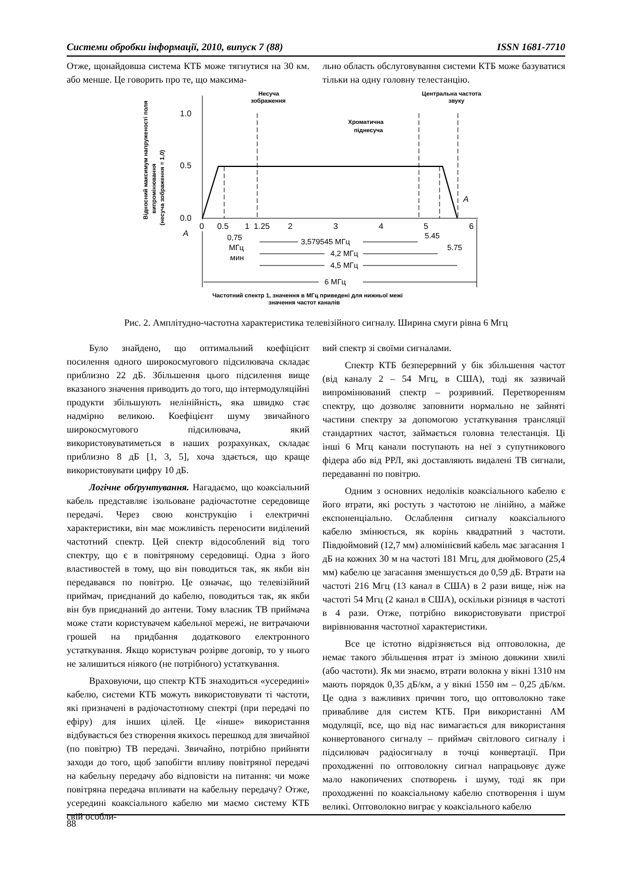Системи обробки інформації, 2010, випуск 7 (88) ISSN 1681-7710
Отже, щонайдовша система КТБ може тягнутися на 30 км. або менше. Це говорить про те, що максима-
льно область обслуговування системи КТБ може базуватися тільки на одну головну телестанцію.
Відносний максимум напруженості поля
випромінювання
(несуча зображення = 1,0)
1.0
0.5
0.0
Несуча
зображення
Центральна частота
звуку
Хроматична
піднесуча
0
0.5
1
1.25
2
3
4
5
6
A
A
0,75
МГц
мин
3,579545 МГц
5.45
5.75
4,2 МГц
4,5 МГц
6 МГц
Частотний спектр 1, значення в МГц приведені для нижньої межі
значення частот каналів
Рис. 2. Амплітудно-частотна характеристика телевізійного сигналу. Ширина смуги рівна 6 Мгц
Було знайдено, що оптимальний коефіцієнт посилення одного широкосмугового підсилювача складає приблизно 22 дБ. Збільшення цього підсилення вище вказаного значення приводить до того, що інтермодуляційні продукти збільшують нелінійність, яка швидко стає надмірно великою. Коефіцієнт шуму звичайного широкосмугового підсилювача, який використовуватиметься в наших розрахунках, складає приблизно 8 дБ [1, 3, 5], хоча здається, що краще використовувати цифру 10 дБ.
Логічне обґрунтування. Нагадаємо, що коаксіальний кабель представляє ізольоване радіочастотне середовище передачі. Через свою конструкцію і електричні характеристики, він має можливість переносити виділений частотний спектр. Цей спектр відособлений від того спектру, що є в повітряному середовищі. Одна з його властивостей в тому, що він поводиться так, як якби він передавався по повітрю. Це означає, що телевізійний приймач, приєднаний до кабелю, поводиться так, як якби він був приєднаний до антени. Тому власник ТВ приймача може стати користувачем кабельної мережі, не витрачаючи грошей на придбання додаткового електронного устаткування. Якщо користувач розірве договір, то у нього не залишиться ніякого (не потрібного) устаткування.
Враховуючи, що спектр КТБ знаходиться «усередині» кабелю, системи КТБ можуть використовувати ті частоти, які призначені в радіочастотному спектрі (при передачі по ефіру) для інших цілей. Це «інше» використання відбувається без створення якихось перешкод для звичайної (по повітрю) ТВ передачі. Звичайно, потрібно прийняти заходи до того, щоб запобігти впливу повітряної передачі на кабельну передачу або відповісти на питання: чи може повітряна передача впливати на кабельну передачу? Отже, усередині коаксіального кабелю ми маємо систему КТБ свій особли-
вий спектр зі своїми сигналами.
Спектр КТБ безперервний у бік збільшення частот (від каналу 2 – 54 Мгц, в США), тоді як зазвичай випромінюваний спектр – розривний. Перетворенням спектру, що дозволяє заповнити нормально не зайняті частини спектру за допомогою устаткування трансляції стандартних частот, займається головна телестанція. Ці інші 6 Мгц канали поступають на неї з супутникового фідера або від РРЛ, які доставляють видалені ТВ сигнали, передаванні по повітрю.
Одним з основних недоліків коаксіального кабелю є його втрати, які ростуть з частотою не лінійно, а майже експоненціально. Ослаблення сигналу коаксіального кабелю змінюється, як корінь квадратний з частоти. Півдюймовий (12,7 мм) алюмінієвий кабель має загасання 1 дБ на кожних 30 м на частоті 181 Мгц, для дюймового (25,4 мм) кабелю це загасання зменшується до 0,59 дБ. Втрати на частоті 216 Мгц (13 канал в США) в 2 рази вище, ніж на частоті 54 Мгц (2 канал в США), оскільки різниця в частоті в 4 рази. Отже, потрібно використовувати пристрої вирівнювання частотної характеристики.
Все це істотно відрізняється від оптоволокна, де немає такого збільшення втрат із зміною довжини хвилі (або частоти). Як ми знаємо, втрати волокна у вікні 1310 нм мають порядок 0,35 дБ/км, а у вікні 1550 нм – 0,25 дБ/км. Це одна з важливих причин того, що оптоволокно таке привабливе для систем КТБ. При використанні АМ модуляції, все, що від нас вимагається для використання конвертованого сигналу – приймач світлового сигналу і підсилювач радіосигналу в точці конвертації. При проходженні по оптоволокну сигнал напрацьовує дуже мало накопичених спотворень і шуму, тоді як при проходженні по коаксіальному кабелю спотворення і шум великі. Оптоволокно виграє у коаксіального кабелю
88